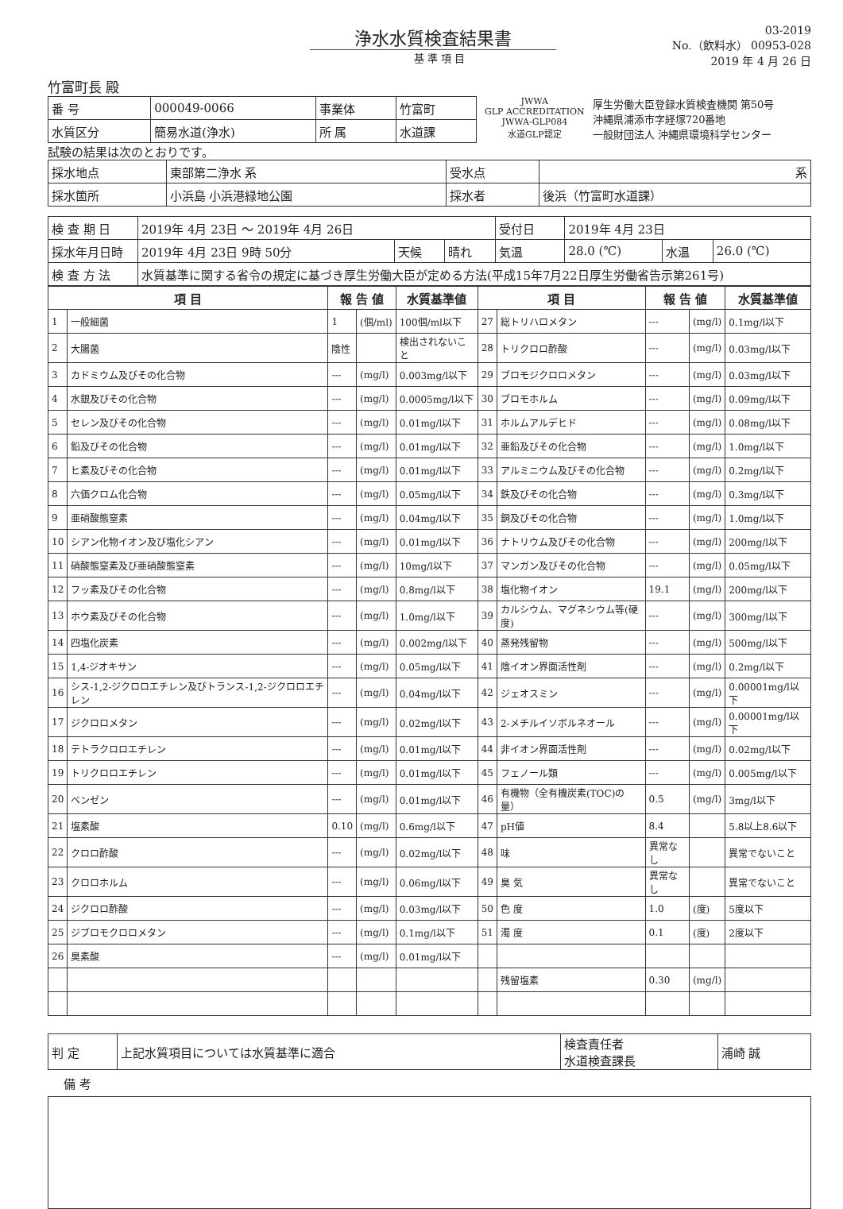浄水水質検査結果書
基 準 項 目
03-2019
No.（飲料水） 00953-028
2019 年 4 月 26 日
竹富町長 殿
| 番 号 | 000049-0066 | 事業体 | 竹富町 |
| 水質区分 | 簡易水道(浄水) | 所 属 | 水道課 |
JWWA
GLP ACCREDITATION
JWWA-GLP084
水道GLP認定
厚生労働大臣登録水質検査機関 第50号
沖縄県浦添市字経塚720番地
一般財団法人 沖縄県環境科学センター
試験の結果は次のとおりです。
| 採水地点 | 東部第二浄水 系 | 受水点 | 系 |
| 採水箇所 | 小浜島 小浜港緑地公園 | 採水者 | 後浜（竹富町水道課） |
| 検 査 期 日 | 2019年 4月 23日 ～ 2019年 4月 26日 | | | 受付日 | 2019年 4月 23日 | | |
| 採水年月日時 | 2019年 4月 23日 9時 50分 | 天候 | 晴れ | 気温 | 28.0 (℃) | 水温 | 26.0 (℃) |
| 検 査 方 法 | 水質基準に関する省令の規定に基づき厚生労働大臣が定める方法(平成15年7月22日厚生労働省告示第261号) | | | | | | |
| 項 目 | | 報 告 値 | | 水質基準値 | 項 目 | | 報 告 値 | | 水質基準値 |
| --- | --- | --- | --- | --- | --- | --- | --- | --- | --- |
| 1 | 一般細菌 | 1 | (個/ml) | 100個/ml以下 | 27 | 総トリハロメタン | --- | (mg/l) | 0.1mg/l以下 |
| 2 | 大腸菌 | 陰性 | | 検出されないこと | 28 | トリクロロ酢酸 | --- | (mg/l) | 0.03mg/l以下 |
| 3 | カドミウム及びその化合物 | --- | (mg/l) | 0.003mg/l以下 | 29 | ブロモジクロロメタン | --- | (mg/l) | 0.03mg/l以下 |
| 4 | 水銀及びその化合物 | --- | (mg/l) | 0.0005mg/l以下 | 30 | ブロモホルム | --- | (mg/l) | 0.09mg/l以下 |
| 5 | セレン及びその化合物 | --- | (mg/l) | 0.01mg/l以下 | 31 | ホルムアルデヒド | --- | (mg/l) | 0.08mg/l以下 |
| 6 | 鉛及びその化合物 | --- | (mg/l) | 0.01mg/l以下 | 32 | 亜鉛及びその化合物 | --- | (mg/l) | 1.0mg/l以下 |
| 7 | ヒ素及びその化合物 | --- | (mg/l) | 0.01mg/l以下 | 33 | アルミニウム及びその化合物 | --- | (mg/l) | 0.2mg/l以下 |
| 8 | 六価クロム化合物 | --- | (mg/l) | 0.05mg/l以下 | 34 | 鉄及びその化合物 | --- | (mg/l) | 0.3mg/l以下 |
| 9 | 亜硝酸態窒素 | --- | (mg/l) | 0.04mg/l以下 | 35 | 銅及びその化合物 | --- | (mg/l) | 1.0mg/l以下 |
| 10 | シアン化物イオン及び塩化シアン | --- | (mg/l) | 0.01mg/l以下 | 36 | ナトリウム及びその化合物 | --- | (mg/l) | 200mg/l以下 |
| 11 | 硝酸態窒素及び亜硝酸態窒素 | --- | (mg/l) | 10mg/l以下 | 37 | マンガン及びその化合物 | --- | (mg/l) | 0.05mg/l以下 |
| 12 | フッ素及びその化合物 | --- | (mg/l) | 0.8mg/l以下 | 38 | 塩化物イオン | 19.1 | (mg/l) | 200mg/l以下 |
| 13 | ホウ素及びその化合物 | --- | (mg/l) | 1.0mg/l以下 | 39 | カルシウム、マグネシウム等(硬度) | --- | (mg/l) | 300mg/l以下 |
| 14 | 四塩化炭素 | --- | (mg/l) | 0.002mg/l以下 | 40 | 蒸発残留物 | --- | (mg/l) | 500mg/l以下 |
| 15 | 1,4-ジオキサン | --- | (mg/l) | 0.05mg/l以下 | 41 | 陰イオン界面活性剤 | --- | (mg/l) | 0.2mg/l以下 |
| 16 | シス-1,2-ジクロロエチレン及びトランス-1,2-ジクロロエチレン | --- | (mg/l) | 0.04mg/l以下 | 42 | ジェオスミン | --- | (mg/l) | 0.00001mg/l以下 |
| 17 | ジクロロメタン | --- | (mg/l) | 0.02mg/l以下 | 43 | 2-メチルイソボルネオール | --- | (mg/l) | 0.00001mg/l以下 |
| 18 | テトラクロロエチレン | --- | (mg/l) | 0.01mg/l以下 | 44 | 非イオン界面活性剤 | --- | (mg/l) | 0.02mg/l以下 |
| 19 | トリクロロエチレン | --- | (mg/l) | 0.01mg/l以下 | 45 | フェノール類 | --- | (mg/l) | 0.005mg/l以下 |
| 20 | ベンゼン | --- | (mg/l) | 0.01mg/l以下 | 46 | 有機物（全有機炭素(TOC)の量） | 0.5 | (mg/l) | 3mg/l以下 |
| 21 | 塩素酸 | 0.10 | (mg/l) | 0.6mg/l以下 | 47 | pH値 | 8.4 | | 5.8以上8.6以下 |
| 22 | クロロ酢酸 | --- | (mg/l) | 0.02mg/l以下 | 48 | 味 | 異常なし | | 異常でないこと |
| 23 | クロロホルム | --- | (mg/l) | 0.06mg/l以下 | 49 | 臭 気 | 異常なし | | 異常でないこと |
| 24 | ジクロロ酢酸 | --- | (mg/l) | 0.03mg/l以下 | 50 | 色 度 | 1.0 | (度) | 5度以下 |
| 25 | ジブロモクロロメタン | --- | (mg/l) | 0.1mg/l以下 | 51 | 濁 度 | 0.1 | (度) | 2度以下 |
| 26 | 臭素酸 | --- | (mg/l) | 0.01mg/l以下 | | | | | |
| | | | | | | 残留塩素 | 0.30 | (mg/l) | |
| 判 定 | 上記水質項目については水質基準に適合 | 検査責任者 水道検査課長 | 浦崎 誠 |
備 考